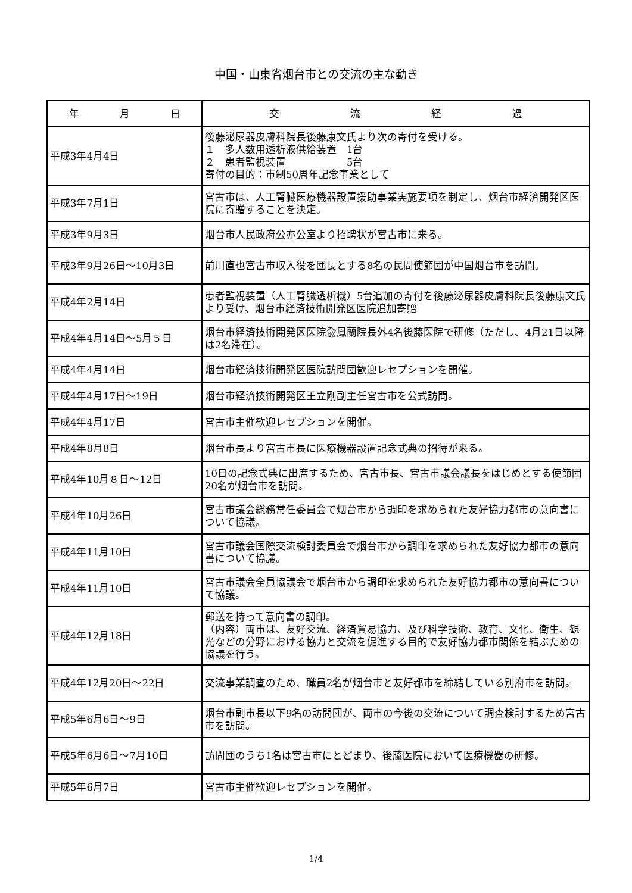中国・山東省烟台市との交流の主な動き
| 年 月 日 | 交 流 経 過 |
| --- | --- |
| 平成3年4月4日 | 後藤泌尿器皮膚科院長後藤康文氏より次の寄付を受ける。 １ 多人数用透析液供給装置 1台 ２ 患者監視装置 5台 寄付の目的：市制50周年記念事業として |
| 平成3年7月1日 | 宮古市は、人工腎臓医療機器設置援助事業実施要項を制定し、烟台市経済開発区医院に寄贈することを決定。 |
| 平成3年9月3日 | 烟台市人民政府公亦公室より招聘状が宮古市に来る。 |
| 平成3年9月26日～10月3日 | 前川直也宮古市収入役を団長とする8名の民間使節団が中国烟台市を訪問。 |
| 平成4年2月14日 | 患者監視装置（人工腎臓透析機）5台追加の寄付を後藤泌尿器皮膚科院長後藤康文氏より受け、烟台市経済技術開発区医院追加寄贈 |
| 平成4年4月14日～5月５日 | 烟台市経済技術開発区医院兪鳳蘭院長外4名後藤医院で研修（ただし、4月21日以降は2名滞在）。 |
| 平成4年4月14日 | 烟台市経済技術開発区医院訪問団歓迎レセプションを開催。 |
| 平成4年4月17日～19日 | 烟台市経済技術開発区王立剛副主任宮古市を公式訪問。 |
| 平成4年4月17日 | 宮古市主催歓迎レセプションを開催。 |
| 平成4年8月8日 | 烟台市長より宮古市長に医療機器設置記念式典の招待が来る。 |
| 平成4年10月８日～12日 | 10日の記念式典に出席するため、宮古市長、宮古市議会議長をはじめとする使節団20名が烟台市を訪問。 |
| 平成4年10月26日 | 宮古市議会総務常任委員会で烟台市から調印を求められた友好協力都市の意向書について協議。 |
| 平成4年11月10日 | 宮古市議会国際交流検討委員会で烟台市から調印を求められた友好協力都市の意向書について協議。 |
| 平成4年11月10日 | 宮古市議会全員協議会で烟台市から調印を求められた友好協力都市の意向書について協議。 |
| 平成4年12月18日 | 郵送を持って意向書の調印。 （内容）両市は、友好交流、経済貿易協力、及び科学技術、教育、文化、衛生、観光などの分野における協力と交流を促進する目的で友好協力都市関係を結ぶための協議を行う。 |
| 平成4年12月20日～22日 | 交流事業調査のため、職員2名が烟台市と友好都市を締結している別府市を訪問。 |
| 平成5年6月6日～9日 | 烟台市副市長以下9名の訪問団が、両市の今後の交流について調査検討するため宮古市を訪問。 |
| 平成5年6月6日～7月10日 | 訪問団のうち1名は宮古市にとどまり、後藤医院において医療機器の研修。 |
| 平成5年6月7日 | 宮古市主催歓迎レセプションを開催。 |
1/4